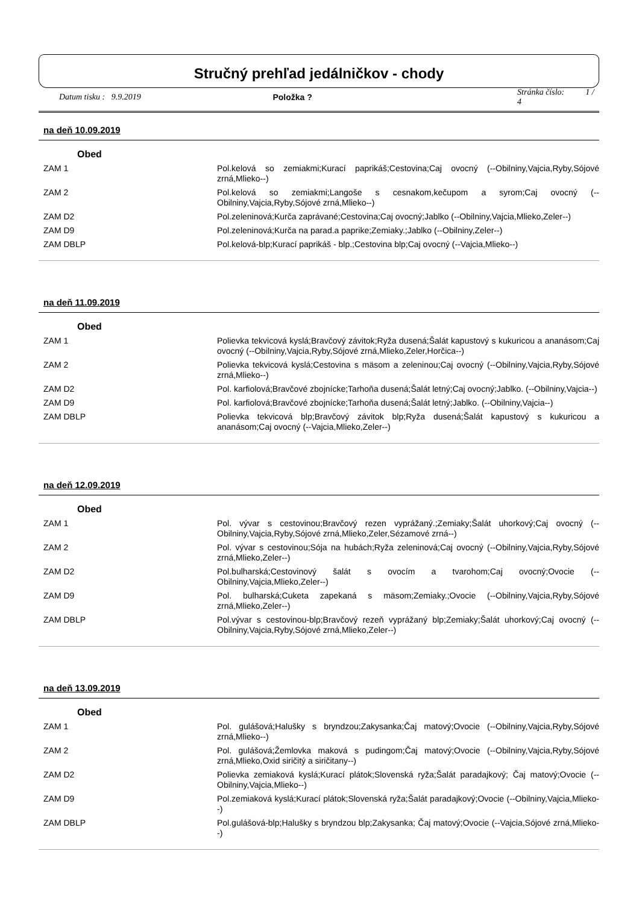Stručný prehľad jedálničkov - chody
Datum tisku : 9.9.2019 Položka ? Stránka číslo: 1 / 4
na deň 10.09.2019
Obed
| ZAM 1 | Pol.kelová so zemiakmi;Kurací paprikáš;Cestovina;Caj ovocný (--Obilniny,Vajcia,Ryby,Sójové zrná,Mlieko--) |
| ZAM 2 | Pol.kelová so zemiakmi;Langoše s cesnakom,kečupom a syrom;Caj ovocný (--Obilniny,Vajcia,Ryby,Sójové zrná,Mlieko--) |
| ZAM D2 | Pol.zeleninová;Kurča zaprávané;Cestovina;Caj ovocný;Jablko (--Obilniny,Vajcia,Mlieko,Zeler--) |
| ZAM D9 | Pol.zeleninová;Kurča na parad.a paprike;Zemiaky.;Jablko (--Obilniny,Zeler--) |
| ZAM DBLP | Pol.kelová-blp;Kurací paprikáš - blp.;Cestovina blp;Caj ovocný (--Vajcia,Mlieko--) |
na deň 11.09.2019
Obed
| ZAM 1 | Polievka tekvicová kyslá;Bravčový závitok;Ryža dusená;Šalát kapustový s kukuricou a ananásom;Caj ovocný (--Obilniny,Vajcia,Ryby,Sójové zrná,Mlieko,Zeler,Horčica--) |
| ZAM 2 | Polievka tekvicová kyslá;Cestovina s mäsom a zeleninou;Caj ovocný (--Obilniny,Vajcia,Ryby,Sójové zrná,Mlieko--) |
| ZAM D2 | Pol. karfiolová;Bravčové zbojnícke;Tarhoňa dusená;Šalát letný;Caj ovocný;Jablko. (--Obilniny,Vajcia--) |
| ZAM D9 | Pol. karfiolová;Bravčové zbojnícke;Tarhoňa dusená;Šalát letný;Jablko. (--Obilniny,Vajcia--) |
| ZAM DBLP | Polievka tekvicová blp;Bravčový závitok blp;Ryža dusená;Šalát kapustový s kukuricou a ananásom;Caj ovocný (--Vajcia,Mlieko,Zeler--) |
na deň 12.09.2019
Obed
| ZAM 1 | Pol. vývar s cestovinou;Bravčový rezen vyprážaný.;Zemiaky;Šalát uhorkový;Caj ovocný (--Obilniny,Vajcia,Ryby,Sójové zrná,Mlieko,Zeler,Sézamové zrná--) |
| ZAM 2 | Pol. vývar s cestovinou;Sója na hubách;Ryža zeleninová;Caj ovocný (--Obilniny,Vajcia,Ryby,Sójové zrná,Mlieko,Zeler--) |
| ZAM D2 | Pol.bulharská;Cestovinový šalát s ovocím a tvarohom;Caj ovocný;Ovocie (--Obilniny,Vajcia,Mlieko,Zeler--) |
| ZAM D9 | Pol. bulharská;Cuketa zapekaná s mäsom;Zemiaky.;Ovocie (--Obilniny,Vajcia,Ryby,Sójové zrná,Mlieko,Zeler--) |
| ZAM DBLP | Pol.vývar s cestovinou-blp;Bravčový rezeň vyprážaný blp;Zemiaky;Šalát uhorkový;Caj ovocný (--Obilniny,Vajcia,Ryby,Sójové zrná,Mlieko,Zeler--) |
na deň 13.09.2019
Obed
| ZAM 1 | Pol. gulášová;Halušky s bryndzou;Zakysanka;Čaj matový;Ovocie (--Obilniny,Vajcia,Ryby,Sójové zrná,Mlieko--) |
| ZAM 2 | Pol. gulášová;Žemlovka maková s pudingom;Čaj matový;Ovocie (--Obilniny,Vajcia,Ryby,Sójové zrná,Mlieko,Oxid siričitý a siričitany--) |
| ZAM D2 | Polievka zemiaková kyslá;Kurací plátok;Slovenská ryža;Šalát paradajkový; Čaj matový;Ovocie (--Obilniny,Vajcia,Mlieko--) |
| ZAM D9 | Pol.zemiaková kyslá;Kurací plátok;Slovenská ryža;Šalát paradajkový;Ovocie (--Obilniny,Vajcia,Mlieko--) |
| ZAM DBLP | Pol.gulášová-blp;Halušky s bryndzou blp;Zakysanka; Čaj matový;Ovocie (--Vajcia,Sójové zrná,Mlieko--) |